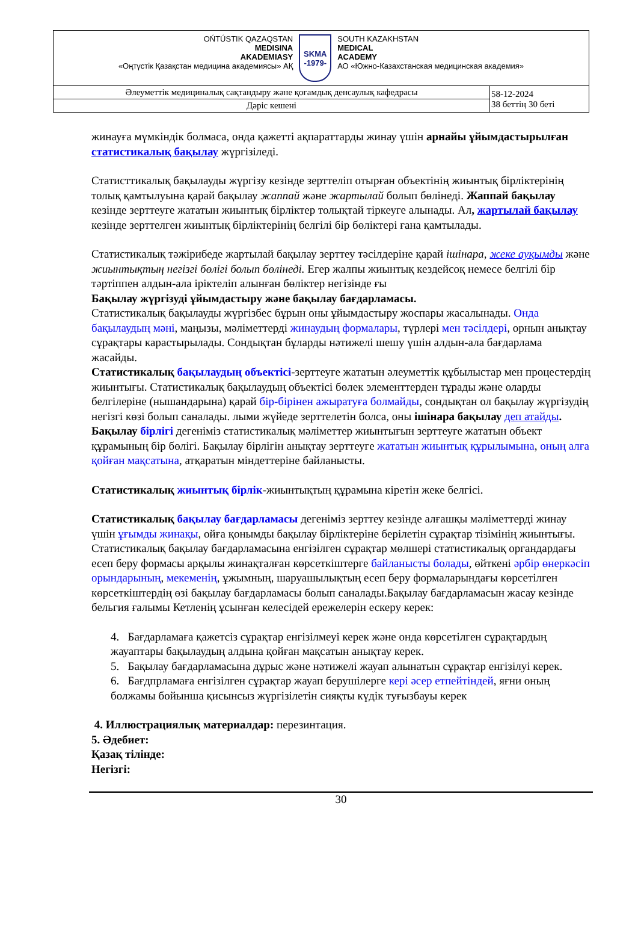| OŃTÚSTIK QAZAQSTAN MEDISINA AKADEMIASY «Оңтүстік Қазақстан медицина академиясы» АҚ SKMA -1979- SOUTH KAZAKHSTAN MEDICAL ACADEMY АО «Южно-Казахстанская медицинская академия» | |
| Әлеуметтік медициналық сақтандыру және қоғамдық денсаулық кафедрасы | 58-12-2024 38 беттің 30 беті |
| Дәріс кешені | |
жинауға мүмкіндік болмаса, онда қажетті ақпараттарды жинау үшін арнайы ұйымдастырылған статистикалық бақылау жүргізіледі.
Статисттикалық бақылауды жүргізу кезінде зерттеліп отырған объектінің жиынтық бірліктерінің толық қамтылуына қарай бақылау жаппай және жартылай болып бөлінеді. Жаппай бақылау кезінде зерттеуге жататын жиынтық бірліктер толықтай тіркеуге алынады. Ал, жартылай бақылау кезінде зерттелген жиынтық бірліктерінің белгілі бір бөліктері ғана қамтылады.
Статистикалық тәжірибеде жартылай бақылау зерттеу тәсілдеріне қарай ішінара, жеке ауқымды және жиынтықтың негізгі бөлігі болып бөлінеді. Егер жалпы жиынтық кездейсоқ немесе белгілі бір тәртіппен алдын-ала іріктеліп алынған бөліктер негізінде ғы
Бақылау жүргізуді ұйымдастыру және бақылау бағдарламасы.
Статистикалық бақылауды жүргізбес бұрын оны ұйымдастыру жоспары жасалынады. Онда бақылаудың мәні, маңызы, мәліметтерді жинаудың формалары, түрлері мен тәсілдері, орнын анықтау сұрақтары карастырылады. Сондықтан бұларды нәтижелі шешу үшін алдын-ала бағдарлама жасайды.
Статистикалық бақылаудың объектісі-зерттеуге жататын әлеуметтік құбылыстар мен процестердің жиынтығы. Статистикалық бақылаудың объектісі бөлек элементтерден тұрады және оларды белгілеріне (нышандарына) қарай бір-бірінен ажыратуға болмайды, сондықтан ол бақылау жүргізудің негізгі көзі болып саналады. лыми жүйеде зерттелетін болса, оны ішінара бақылау деп атайды. Бақылау бірлігі дегеніміз статистикалық мәліметтер жиынтығын зерттеуге жататын объект құрамының бір бөлігі. Бақылау бірлігін анықтау зерттеуге жататын жиынтық құрылымына, оның алға қойған мақсатына, атқаратын міндеттеріне байланысты.
Статистикалық жиынтық бірлік-жиынтықтың құрамына кіретін жеке белгісі.
Статистикалық бақылау бағдарламасы дегеніміз зерттеу кезінде алғашқы мәліметтерді жинау үшін ұғымды жинақы, ойға қонымды бақылау бірліктеріне берілетін сұрақтар тізімінің жиынтығы. Статистикалық бақылау бағдарламасына енгізілген сұрақтар мөлшері статистикалық органдардағы есеп беру формасы арқылы жинақталған көрсеткіштерге байланысты болады, өйткені әрбір өнеркәсіп орындарының, мекеменің, ұжымның, шаруашылықтың есеп беру формаларындағы көрсетілген көрсеткіштердің өзі бақылау бағдарламасы болып саналады.Бақылау бағдарламасын жасау кезінде бельгия ғалымы Кетленің ұсынған келесідей ережелерін ескеру керек:
4. Бағдарламаға қажетсіз сұрақтар енгізілмеуі керек және онда көрсетілген сұрақтардың жауаптары бақылаудың алдына қойған мақсатын анықтау керек.
5. Бақылау бағдарламасына дұрыс және нәтижелі жауап алынатын сұрақтар енгізілуі керек.
6. Бағдпрламаға енгізілген сұрақтар жауап берушілерге кері әсер етпейтіндей, яғни оның болжамы бойынша қисынсыз жүргізілетін сияқты күдік туғызбауы керек
4. Иллюстрациялық материалдар: перезинтация.
5. Әдебиет:
Қазақ тілінде:
Негізгі:
30